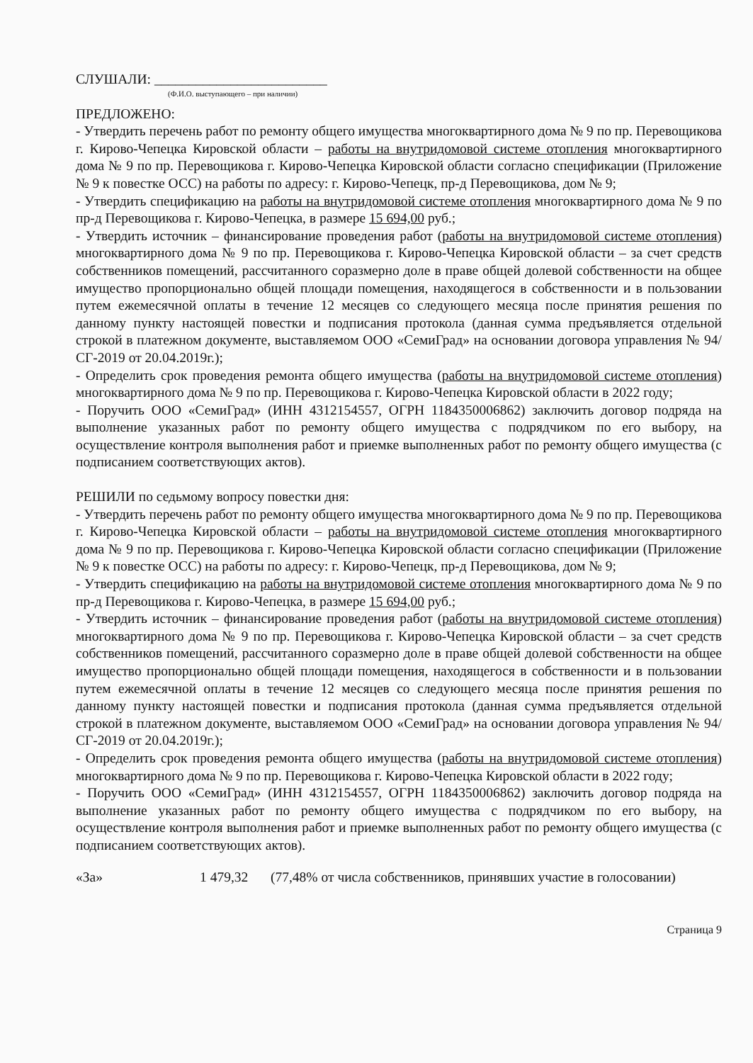СЛУШАЛИ: _________________________
(Ф.И.О. выступающего – при наличии)
ПРЕДЛОЖЕНО:
- Утвердить перечень работ по ремонту общего имущества многоквартирного дома № 9 по пр. Перевощикова г. Кирово-Чепецка Кировской области – работы на внутридомовой системе отопления многоквартирного дома № 9 по пр. Перевощикова г. Кирово-Чепецка Кировской области согласно спецификации (Приложение № 9 к повестке ОСС) на работы по адресу: г. Кирово-Чепецк, пр-д Перевощикова, дом № 9;
- Утвердить спецификацию на работы на внутридомовой системе отопления многоквартирного дома № 9 по пр-д Перевощикова г. Кирово-Чепецка, в размере 15 694,00 руб.;
- Утвердить источник – финансирование проведения работ (работы на внутридомовой системе отопления) многоквартирного дома № 9 по пр. Перевощикова г. Кирово-Чепецка Кировской области – за счет средств собственников помещений, рассчитанного соразмерно доле в праве общей долевой собственности на общее имущество пропорционально общей площади помещения, находящегося в собственности и в пользовании путем ежемесячной оплаты в течение 12 месяцев со следующего месяца после принятия решения по данному пункту настоящей повестки и подписания протокола (данная сумма предъявляется отдельной строкой в платежном документе, выставляемом ООО «СемиГрад» на основании договора управления № 94/СГ-2019 от 20.04.2019г.);
- Определить срок проведения ремонта общего имущества (работы на внутридомовой системе отопления) многоквартирного дома № 9 по пр. Перевощикова г. Кирово-Чепецка Кировской области в 2022 году;
- Поручить ООО «СемиГрад» (ИНН 4312154557, ОГРН 1184350006862) заключить договор подряда на выполнение указанных работ по ремонту общего имущества с подрядчиком по его выбору, на осуществление контроля выполнения работ и приемке выполненных работ по ремонту общего имущества (с подписанием соответствующих актов).
РЕШИЛИ по седьмому вопросу повестки дня:
- Утвердить перечень работ по ремонту общего имущества многоквартирного дома № 9 по пр. Перевощикова г. Кирово-Чепецка Кировской области – работы на внутридомовой системе отопления многоквартирного дома № 9 по пр. Перевощикова г. Кирово-Чепецка Кировской области согласно спецификации (Приложение № 9 к повестке ОСС) на работы по адресу: г. Кирово-Чепецк, пр-д Перевощикова, дом № 9;
- Утвердить спецификацию на работы на внутридомовой системе отопления многоквартирного дома № 9 по пр-д Перевощикова г. Кирово-Чепецка, в размере 15 694,00 руб.;
- Утвердить источник – финансирование проведения работ (работы на внутридомовой системе отопления) многоквартирного дома № 9 по пр. Перевощикова г. Кирово-Чепецка Кировской области – за счет средств собственников помещений, рассчитанного соразмерно доле в праве общей долевой собственности на общее имущество пропорционально общей площади помещения, находящегося в собственности и в пользовании путем ежемесячной оплаты в течение 12 месяцев со следующего месяца после принятия решения по данному пункту настоящей повестки и подписания протокола (данная сумма предъявляется отдельной строкой в платежном документе, выставляемом ООО «СемиГрад» на основании договора управления № 94/СГ-2019 от 20.04.2019г.);
- Определить срок проведения ремонта общего имущества (работы на внутридомовой системе отопления) многоквартирного дома № 9 по пр. Перевощикова г. Кирово-Чепецка Кировской области в 2022 году;
- Поручить ООО «СемиГрад» (ИНН 4312154557, ОГРН 1184350006862) заключить договор подряда на выполнение указанных работ по ремонту общего имущества с подрядчиком по его выбору, на осуществление контроля выполнения работ и приемке выполненных работ по ремонту общего имущества (с подписанием соответствующих актов).
«За» 1 479,32 (77,48% от числа собственников, принявших участие в голосовании)
Страница 9